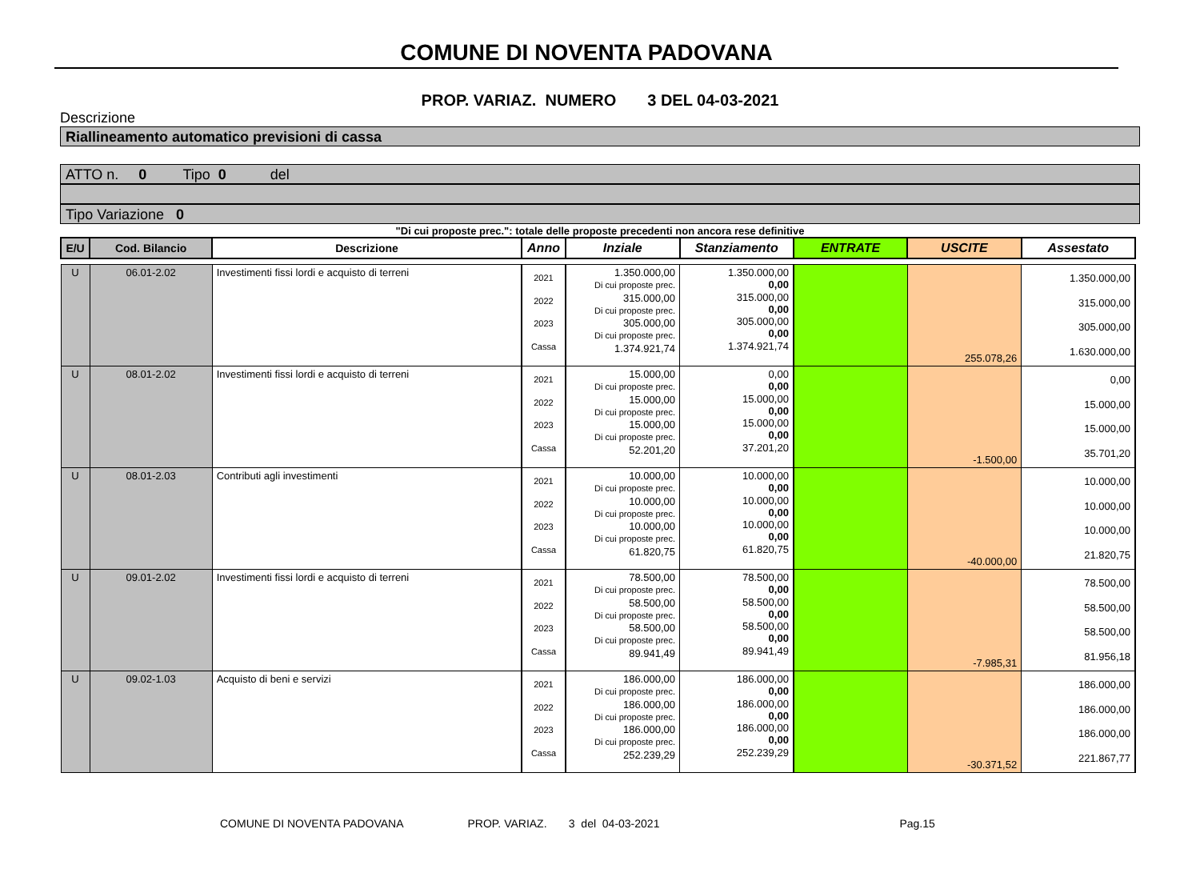COMUNE DI NOVENTA PADOVANA
PROP. VARIAZ. NUMERO 3 DEL 04-03-2021
Descrizione
Riallineamento automatico previsioni di cassa
ATTO n. 0 Tipo 0 del
Tipo Variazione 0
"Di cui proposte prec.": totale delle proposte precedenti non ancora rese definitive
| E/U | Cod. Bilancio | Descrizione | Anno | Inziale | Stanziamento | ENTRATE | USCITE | Assestato |
| --- | --- | --- | --- | --- | --- | --- | --- | --- |
| U | 06.01-2.02 | Investimenti fissi lordi e acquisto di terreni | 2021 2022 2023 Cassa | 1.350.000,00 Di cui proposte prec. 315.000,00 Di cui proposte prec. 305.000,00 Di cui proposte prec. 1.374.921,74 | 1.350.000,00 0,00 315.000,00 0,00 305.000,00 0,00 1.374.921,74 | | 255.078,26 | 1.350.000,00 315.000,00 305.000,00 1.630.000,00 |
| U | 08.01-2.02 | Investimenti fissi lordi e acquisto di terreni | 2021 2022 2023 Cassa | 15.000,00 Di cui proposte prec. 15.000,00 Di cui proposte prec. 15.000,00 Di cui proposte prec. 52.201,20 | 0,00 0,00 15.000,00 0,00 15.000,00 0,00 37.201,20 | | -1.500,00 | 0,00 15.000,00 15.000,00 35.701,20 |
| U | 08.01-2.03 | Contributi agli investimenti | 2021 2022 2023 Cassa | 10.000,00 Di cui proposte prec. 10.000,00 Di cui proposte prec. 10.000,00 Di cui proposte prec. 61.820,75 | 10.000,00 0,00 10.000,00 0,00 10.000,00 0,00 61.820,75 | | -40.000,00 | 10.000,00 10.000,00 10.000,00 21.820,75 |
| U | 09.01-2.02 | Investimenti fissi lordi e acquisto di terreni | 2021 2022 2023 Cassa | 78.500,00 Di cui proposte prec. 58.500,00 Di cui proposte prec. 58.500,00 Di cui proposte prec. 89.941,49 | 78.500,00 0,00 58.500,00 0,00 58.500,00 0,00 89.941,49 | | -7.985,31 | 78.500,00 58.500,00 58.500,00 81.956,18 |
| U | 09.02-1.03 | Acquisto di beni e servizi | 2021 2022 2023 Cassa | 186.000,00 Di cui proposte prec. 186.000,00 Di cui proposte prec. 186.000,00 Di cui proposte prec. 252.239,29 | 186.000,00 0,00 186.000,00 0,00 186.000,00 0,00 252.239,29 | | -30.371,52 | 186.000,00 186.000,00 186.000,00 221.867,77 |
COMUNE DI NOVENTA PADOVANA PROP. VARIAZ. 3 del 04-03-2021 Pag.15